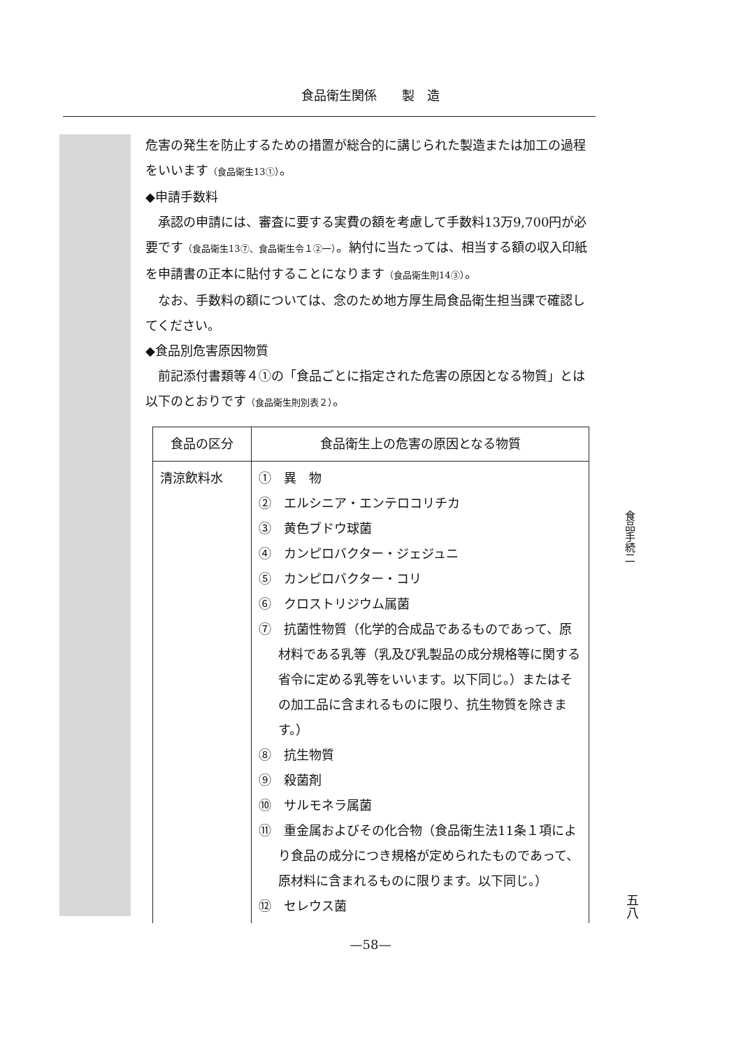食品衛生関係　　製　造
危害の発生を防止するための措置が総合的に講じられた製造または加工の過程をいいます（食品衛生13①）。
◆申請手数料
承認の申請には、審査に要する実費の額を考慮して手数料13万9,700円が必要です（食品衛生13⑦、食品衛生令１②一）。納付に当たっては、相当する額の収入印紙を申請書の正本に貼付することになります（食品衛生則14③）。
なお、手数料の額については、念のため地方厚生局食品衛生担当課で確認してください。
◆食品別危害原因物質
前記添付書類等４①の「食品ごとに指定された危害の原因となる物質」とは以下のとおりです（食品衛生則別表２）。
| 食品の区分 | 食品衛生上の危害の原因となる物質 |
| --- | --- |
| 清涼飲料水 | ① 異 物 ② エルシニア・エンテロコリチカ ③ 黄色ブドウ球菌 ④ カンピロバクター・ジェジュニ ⑤ カンピロバクター・コリ ⑥ クロストリジウム属菌 ⑦ 抗菌性物質（化学的合成品であるものであって、原材料である乳等（乳及び乳製品の成分規格等に関する省令に定める乳等をいいます。以下同じ。）またはその加工品に含まれるものに限り、抗生物質を除きます。） ⑧ 抗生物質 ⑨ 殺菌剤 ⑩ サルモネラ属菌 ⑪ 重金属およびその化合物（食品衛生法11条１項により食品の成分につき規格が定められたものであって、原材料に含まれるものに限ります。以下同じ。） ⑫ セレウス菌 |
食品手続二
五八
—58—